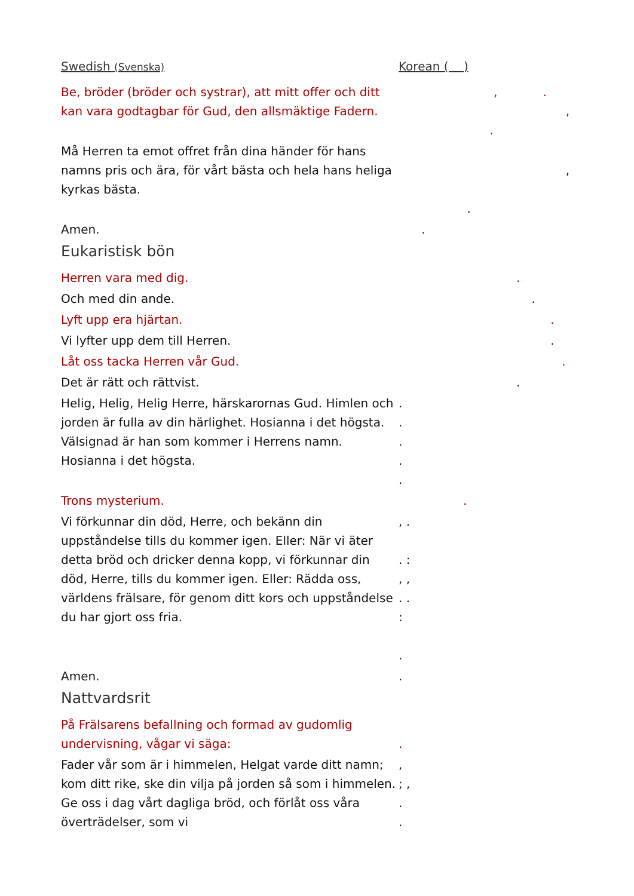Swedish (Svenska)
Korean ( )
Be, bröder (bröder och systrar), att mitt offer och ditt kan vara godtagbar för Gud, den allsmäktige Fadern.
, .
,
.
Må Herren ta emot offret från dina händer för hans namns pris och ära, för vårt bästa och hela hans heliga kyrkas bästa.
,
.
Amen. .
Eukaristisk bön
Herren vara med dig. .
Och med din ande. .
Lyft upp era hjärtan. .
Vi lyfter upp dem till Herren. .
Låt oss tacka Herren vår Gud. .
Det är rätt och rättvist. .
Helig, Helig, Helig Herre, härskarornas Gud. Himlen och jorden är fulla av din härlighet. Hosianna i det högsta. Välsignad är han som kommer i Herrens namn. Hosianna i det högsta.
.
.
.
.
.
Trons mysterium. .
Vi förkunnar din död, Herre, och bekänn din uppståndelse tills du kommer igen. Eller: När vi äter detta bröd och dricker denna kopp, vi förkunnar din död, Herre, tills du kommer igen. Eller: Rädda oss, världens frälsare, för genom ditt kors och uppståndelse du har gjort oss fria.
, .
. :
, ,
. .
:
.
Amen. .
Nattvardsrit
På Frälsarens befallning och formad av gudomlig undervisning, vågar vi säga:
.
Fader vår som är i himmelen, Helgat varde ditt namn; kom ditt rike, ske din vilja på jorden så som i himmelen. Ge oss i dag vårt dagliga bröd, och förlåt oss våra överträdelser, som vi
,
; ,
.
.